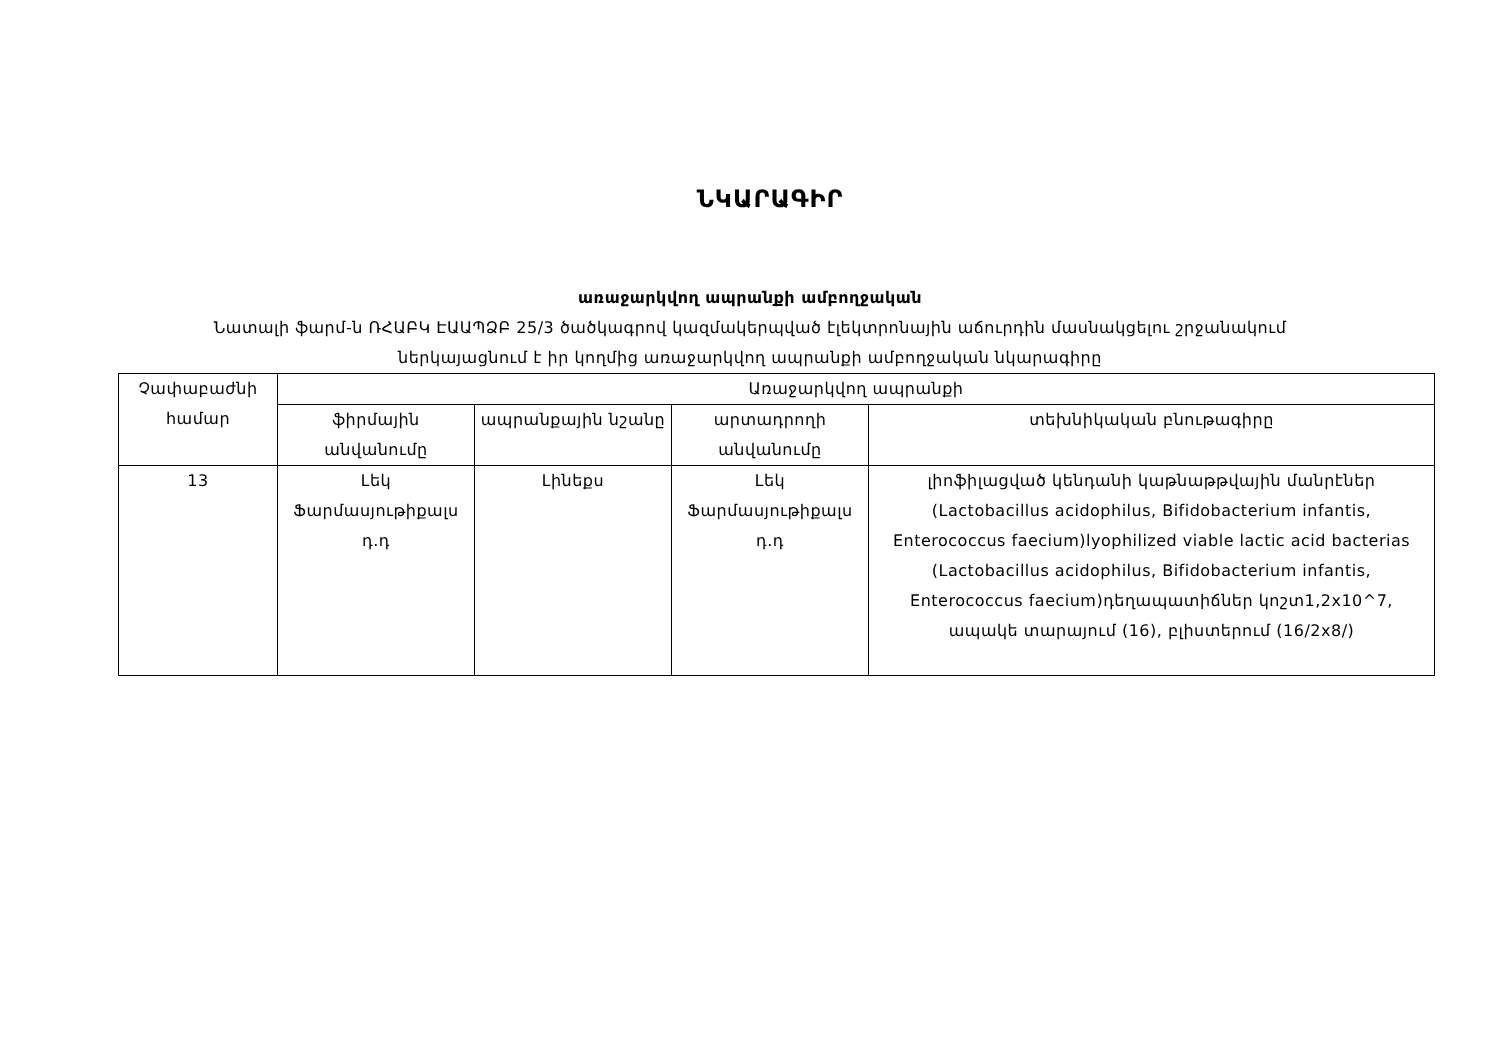ՆԿԱՐԱԳԻՐ
առաջարկվող ապրանքի ամբողջական
Նատալի ֆարմ-ն ՌՀԱԲԿ ԷԱԱՊՁԲ 25/3 ծածկագրով կազմակերպված էլեկտրոնային աճուրդին մասնակցելու շրջանակում
ներկայացնում է իր կողմից առաջարկվող ապրանքի ամբողջական նկարագիրը
| Չափաբաժնի համար | Առաջարկվող ապրանքի | | | |
| --- | --- | --- | --- | --- |
| | ֆիրմային անվանումը | ապրանքային նշանը | արտադրողի անվանումը | տեխնիկական բնութագիրը |
| 13 | Լեկ Ֆարմասյութիքալս դ.դ | Լինեքս | Լեկ Ֆարմասյութիքալս դ.դ | լիոֆիլացված կենդանի կաթնաթթվային մանրէներ (Lactobacillus acidophilus, Bifidobacterium infantis, Enterococcus faecium)lyophilized viable lactic acid bacterias (Lactobacillus acidophilus, Bifidobacterium infantis, Enterococcus faecium)դեղապատիճներ կոշտ1,2x10^7, ապակե տարայում (16), բլիստերում (16/2x8/) |